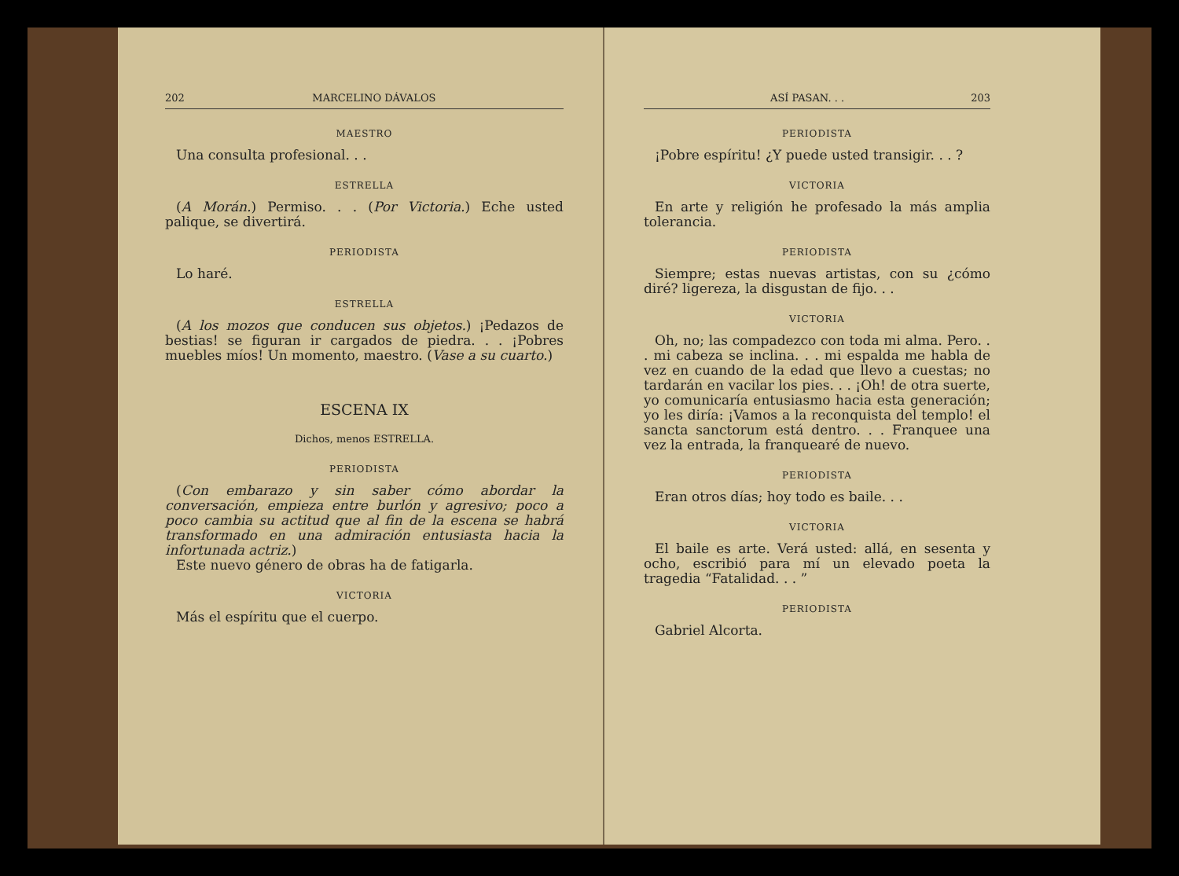202 MARCELINO DÁVALOS
MAESTRO
Una consulta profesional. . .
ESTRELLA
(A Morán.) Permiso. . . (Por Victoria.) Eche usted palique, se divertirá.
PERIODISTA
Lo haré.
ESTRELLA
(A los mozos que conducen sus objetos.) ¡Pedazos de bestias! se figuran ir cargados de piedra. . . ¡Pobres muebles míos! Un momento, maestro. (Vase a su cuarto.)
ESCENA IX
Dichos, menos ESTRELLA.
PERIODISTA
(Con embarazo y sin saber cómo abordar la conversación, empieza entre burlón y agresivo; poco a poco cambia su actitud que al fin de la escena se habrá transformado en una admiración entusiasta hacia la infortunada actriz.)
Este nuevo género de obras ha de fatigarla.
VICTORIA
Más el espíritu que el cuerpo.
ASÍ PASAN. . . 203
PERIODISTA
¡Pobre espíritu! ¿Y puede usted transigir. . . ?
VICTORIA
En arte y religión he profesado la más amplia tolerancia.
PERIODISTA
Siempre; estas nuevas artistas, con su ¿cómo diré? ligereza, la disgustan de fijo. . .
VICTORIA
Oh, no; las compadezco con toda mi alma. Pero. . . mi cabeza se inclina. . . mi espalda me habla de vez en cuando de la edad que llevo a cuestas; no tardarán en vacilar los pies. . . ¡Oh! de otra suerte, yo comunicaría entusiasmo hacia esta generación; yo les diría: ¡Vamos a la reconquista del templo! el sancta sanctorum está dentro. . . Franquee una vez la entrada, la franquearé de nuevo.
PERIODISTA
Eran otros días; hoy todo es baile. . .
VICTORIA
El baile es arte. Verá usted: allá, en sesenta y ocho, escribió para mí un elevado poeta la tragedia “Fatalidad. . . ”
PERIODISTA
Gabriel Alcorta.